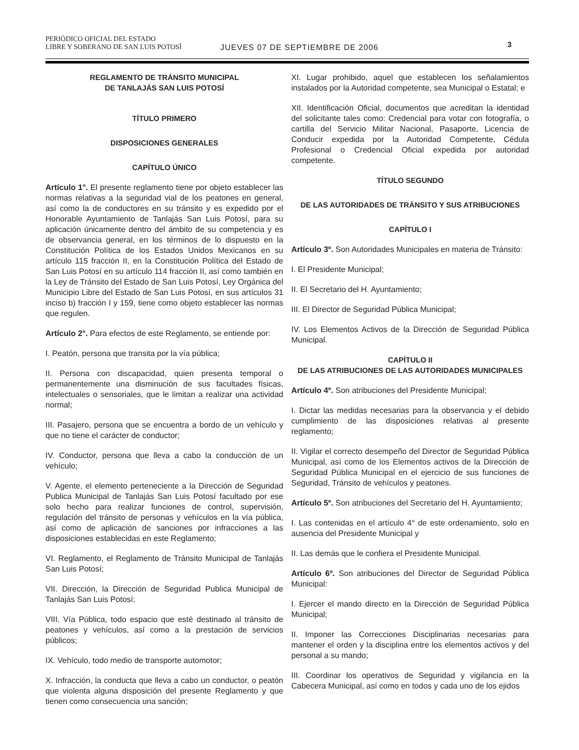PERIÓDICO OFICIAL DEL ESTADO
LIBRE Y SOBERANO DE SAN LUIS POTOSÍ
JUEVES 07 DE SEPTIEMBRE DE 2006
3
REGLAMENTO DE TRÁNSITO MUNICIPAL
DE TANLAJÁS SAN LUIS POTOSÍ
TÍTULO PRIMERO
DISPOSICIONES GENERALES
CAPÍTULO ÚNICO
Artículo 1°. El presente reglamento tiene por objeto establecer las normas relativas a la seguridad vial de los peatones en general, así como la de conductores en su tránsito y es expedido por el Honorable Ayuntamiento de Tanlajás San Luis Potosí, para su aplicación únicamente dentro del ámbito de su competencia y es de observancia general, en los términos de lo dispuesto en la Constitución Política de los Estados Unidos Mexicanos en su artículo 115 fracción II, en la Constitución Política del Estado de San Luis Potosí en su artículo 114 fracción II, así como también en la Ley de Tránsito del Estado de San Luis Potosí, Ley Orgánica del Municipio Libre del Estado de San Luis Potosí, en sus artículos 31 inciso b) fracción I y 159, tiene como objeto establecer las normas que regulen.
Artículo 2°. Para efectos de este Reglamento, se entiende por:
I. Peatón, persona que transita por la vía pública;
II. Persona con discapacidad, quien presenta temporal o permanentemente una disminución de sus facultades físicas, intelectuales o sensoriales, que le limitan a realizar una actividad normal;
III. Pasajero, persona que se encuentra a bordo de un vehículo y que no tiene el carácter de conductor;
IV. Conductor, persona que lleva a cabo la conducción de un vehículo;
V. Agente, el elemento perteneciente a la Dirección de Seguridad Publica Municipal de Tanlajás San Luis Potosí facultado por ese solo hecho para realizar funciones de control, supervisión, regulación del tránsito de personas y vehículos en la vía pública, así como de aplicación de sanciones por infracciones a las disposiciones establecidas en este Reglamento;
VI. Reglamento, el Reglamento de Tránsito Municipal de Tanlajás San Luis Potosí;
VII. Dirección, la Dirección de Seguridad Publica Municipal de Tanlajás San Luis Potosí;
VIII. Vía Pública, todo espacio que esté destinado al tránsito de peatones y vehículos, así como a la prestación de servicios públicos;
IX. Vehículo, todo medio de transporte automotor;
X. Infracción, la conducta que lleva a cabo un conductor, o peatón que violenta alguna disposición del presente Reglamento y que tienen como consecuencia una sanción;
XI. Lugar prohibido, aquel que establecen los señalamientos instalados por la Autoridad competente, sea Municipal o Estatal; e
XII. Identificación Oficial, documentos que acreditan la identidad del solicitante tales como: Credencial para votar con fotografía, o cartilla del Servicio Militar Nacional, Pasaporte, Licencia de Conducir expedida por la Autoridad Competente, Cédula Profesional o Credencial Oficial expedida por autoridad competente.
TÍTULO SEGUNDO
DE LAS AUTORIDADES DE TRÁNSITO Y SUS ATRIBUCIONES
CAPÍTULO I
Artículo 3º. Son Autoridades Municipales en materia de Tránsito:
I. El Presidente Municipal;
II. El Secretario del H. Ayuntamiento;
III. El Director de Seguridad Pública Municipal;
IV. Los Elementos Activos de la Dirección de Seguridad Pública Municipal.
CAPÍTULO II
DE LAS ATRIBUCIONES DE LAS AUTORIDADES MUNICIPALES
Artículo 4º. Son atribuciones del Presidente Municipal;
I. Dictar las medidas necesarias para la observancia y el debido cumplimiento de las disposiciones relativas al presente reglamento;
II. Vigilar el correcto desempeño del Director de Seguridad Pública Municipal, así como de los Elementos activos de la Dirección de Seguridad Pública Municipal en el ejercicio de sus funciones de Seguridad, Tránsito de vehículos y peatones.
Artículo 5º. Son atribuciones del Secretario del H. Ayuntamiento;
I. Las contenidas en el artículo 4° de este ordenamiento, solo en ausencia del Presidente Municipal y
II. Las demás que le confiera el Presidente Municipal.
Artículo 6º. Son atribuciones del Director de Seguridad Pública Municipal:
I. Ejercer el mando directo en la Dirección de Seguridad Pública Municipal;
II. Imponer las Correcciones Disciplinarias necesarias para mantener el orden y la disciplina entre los elementos activos y del personal a su mando;
III. Coordinar los operativos de Seguridad y vigilancia en la Cabecera Municipal, así como en todos y cada uno de los ejidos